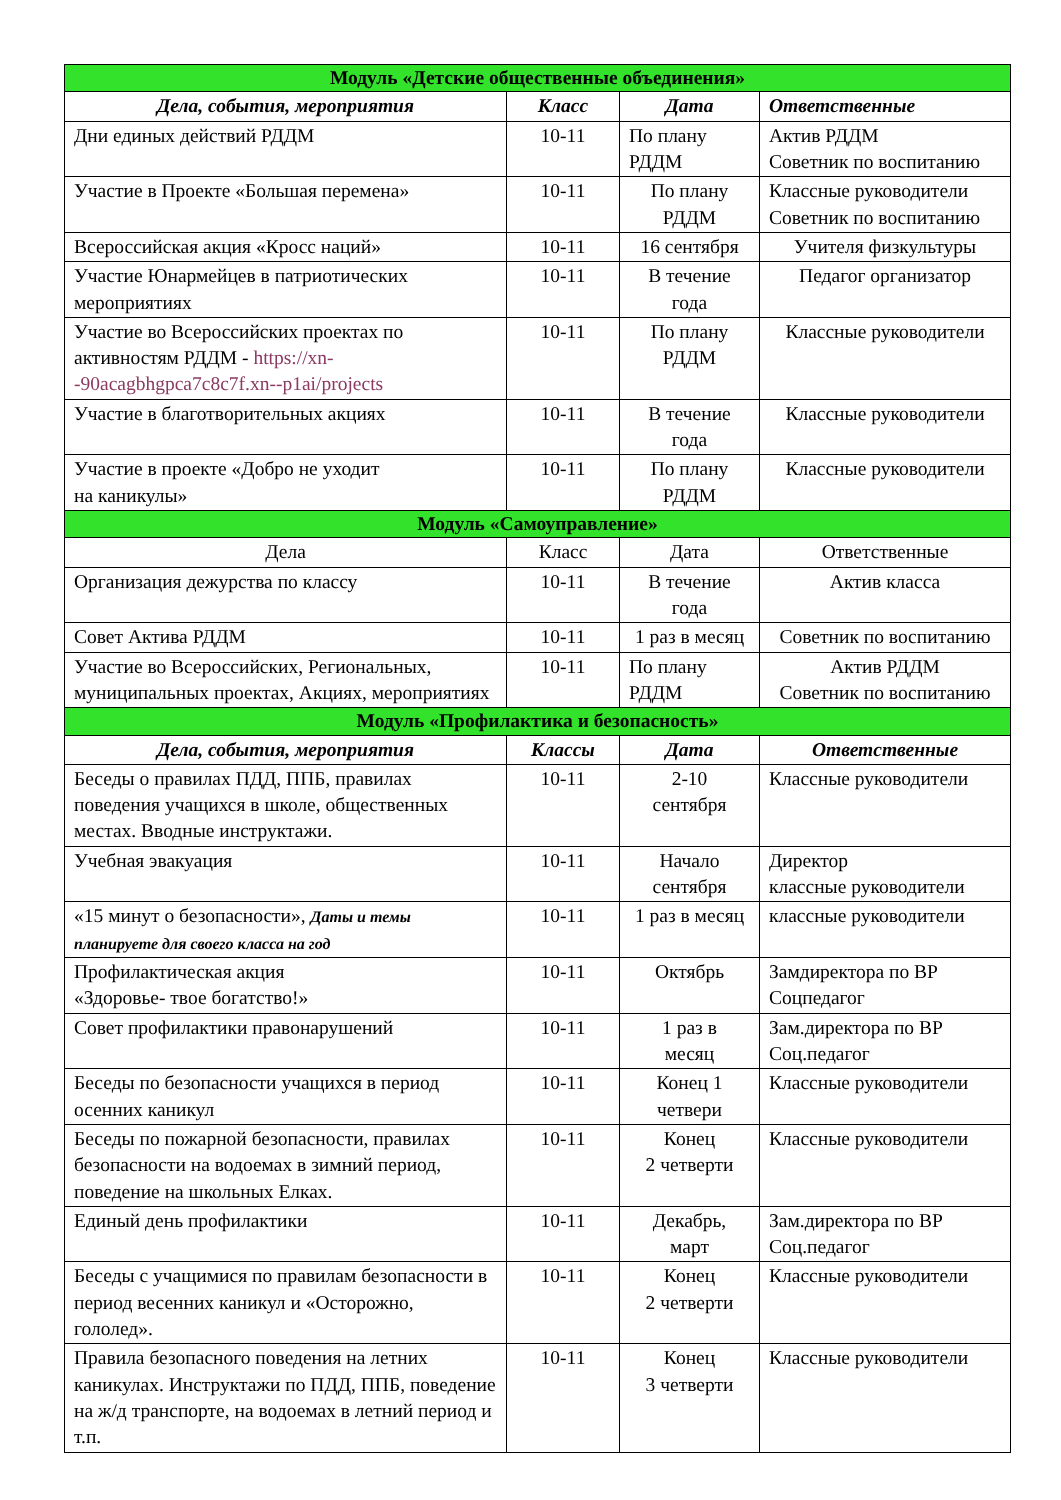| Модуль «Детские общественные объединения» | | | |
| Дела, события, мероприятия | Класс | Дата | Ответственные |
| Дни единых действий РДДМ | 10-11 | По плану РДДМ | Актив РДДМ Советник по воспитанию |
| Участие в Проекте «Большая перемена» | 10-11 | По плану РДДМ | Классные руководители Советник по воспитанию |
| Всероссийская акция «Кросс наций» | 10-11 | 16 сентября | Учителя физкультуры |
| Участие Юнармейцев в патриотических мероприятиях | 10-11 | В течение года | Педагог организатор |
| Участие во Всероссийских проектах по активностям РДДМ - https://xn--90acagbhgpca7c8c7f.xn--p1ai/projects | 10-11 | По плану РДДМ | Классные руководители |
| Участие в благотворительных акциях | 10-11 | В течение года | Классные руководители |
| Участие в проекте «Добро не уходит на каникулы» | 10-11 | По плану РДДМ | Классные руководители |
| Модуль «Самоуправление» | | | |
| Дела | Класс | Дата | Ответственные |
| Организация дежурства по классу | 10-11 | В течение года | Актив класса |
| Совет Актива РДДМ | 10-11 | 1 раз в месяц | Советник по воспитанию |
| Участие во Всероссийских, Региональных, муниципальных проектах, Акциях, мероприятиях | 10-11 | По плану РДДМ | Актив РДДМ Советник по воспитанию |
| Модуль «Профилактика и безопасность» | | | |
| Дела, события, мероприятия | Классы | Дата | Ответственные |
| Беседы о правилах ПДД, ППБ, правилах поведения учащихся в школе, общественных местах. Вводные инструктажи. | 10-11 | 2-10 сентября | Классные руководители |
| Учебная эвакуация | 10-11 | Начало сентября | Директор классные руководители |
| «15 минут о безопасности», Даты и темы планируете для своего класса на год | 10-11 | 1 раз в месяц | классные руководители |
| Профилактическая акция «Здоровье- твое богатство!» | 10-11 | Октябрь | Замдиректора по ВР Соцпедагог |
| Совет профилактики правонарушений | 10-11 | 1 раз в месяц | Зам.директора по ВР Соц.педагог |
| Беседы по безопасности учащихся в период осенних каникул | 10-11 | Конец 1 четвери | Классные руководители |
| Беседы по пожарной безопасности, правилах безопасности на водоемах в зимний период, поведение на школьных Елках. | 10-11 | Конец 2 четверти | Классные руководители |
| Единый день профилактики | 10-11 | Декабрь, март | Зам.директора по ВР Соц.педагог |
| Беседы с учащимися по правилам безопасности в период весенних каникул и «Осторожно, гололед». | 10-11 | Конец 2 четверти | Классные руководители |
| Правила безопасного поведения на летних каникулах. Инструктажи по ПДД, ППБ, поведение на ж/д транспорте, на водоемах в летний период и т.п. | 10-11 | Конец 3 четверти | Классные руководители |